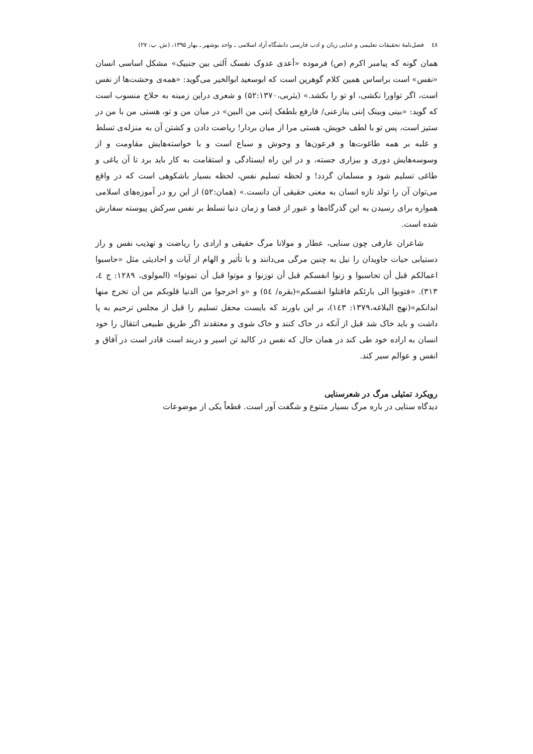٤٨ فصل‌نامهٔ تحقیقات تعلیمی و غنایی زبان و ادب فارسی دانشگاه آزاد اسلامی ـ واحد بوشهر ـ بهار ۱۳۹۵، (ش. پ: ۲۷)
همان گونه که پیامبر اکرم (ص) فرموده «أعدی عدوک نفسک آلتی بین جنبیک» مشکل اساسی انسان «نفس» است براساس همین کلام گوهرین است که ابوسعید ابوالخیر می‌گوید: «همه‌ی وحشت‌ها از نفس است، اگر تواورا نکشی، او تو را بکشد.» (یثربی،۵۲:۱۳۷۰) و شعری دراین زمینه به حلاج منسوب است که گوید: «بینی وبینک إننی ینازعنی/ فارفع بلطفک إننی من البین» در میان من و تو، هستی من با من در ستیز است، پس تو با لطف خویش، هستی مرا از میان بردار! ریاضت دادن و کشتن آن به منزله‌ی تسلط و غلبه بر همه طاغوت‌ها و فرعون‌ها و وحوش و سباع است و با خواسته‌هایش مقاومت و از وسوسه‌هایش دوری و بیزاری جسته، و در این راه ایستادگی و استقامت به کار باید برد تا آن یاغی و طاغی تسلیم شود و مسلمان گردد! و لحظه تسلیم نفس، لحظه بسیار باشکوهی است که در واقع می‌توان آن را تولد تازه انسان به معنی حقیقی آن دانست.» (همان:۵۲) از این رو در آموزه‌های اسلامی همواره برای رسیدن به این گذرگاه‌ها و عبور از فضا و زمان دنیا تسلط بر نفس سرکش پیوسته سفارش شده است.
شاعران عارفی چون سنایی، عطار و مولانا مرگ حقیقی و ارادی را ریاضت و تهذیب نفس و راز دستیابی حیات جاویدان را نیل به چنین مرگی می‌دانند و با تأثیر و الهام از آیات و احادیثی مثل «حاسبوا اعمالکم قبل أن تحاسبوا و زنوا انفسکم قبل أن توزنوا و موتوا قبل أن تموتوا» (المولوی، ۱۲۸۹: ج ٤، ۳۱۳). «فتوبوا الی بارئکم فاقتلوا انفسکم»(بقره/ ٥٤) و «و اخرجوا من الدنیا قلوبکم من أن تخرج منها ابدانکم»(نهج البلاغه،۱۳۷۹: ۱٤۳)، بر این باورند که بایست محفل تسلیم را قبل از مجلس ترحیم به پا داشت و باید خاک شد قبل از آنکه در خاک کنند و خاک شوی و معتقدند اگر طریق طبیعی انتقال را خود انسان به اراده خود طی کند در همان حال که نفس در کالبد تن اسیر و دربند است قادر است در آفاق و انفس و عوالم سیر کند.
رویکرد تمثیلی مرگ در شعرسنایی
دیدگاه سنایی در باره مرگ بسیار متنوع و شگفت آور است. قطعاً یکی از موضوعات